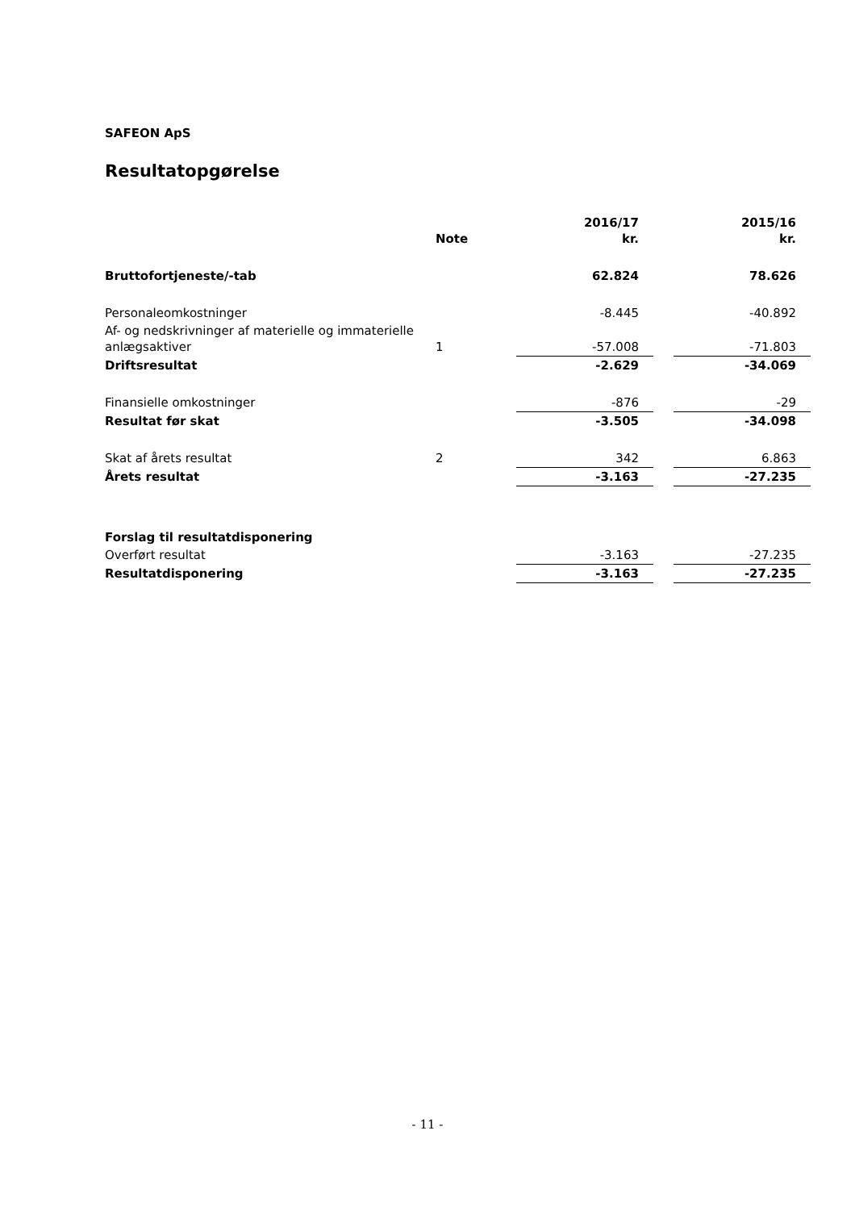SAFEON ApS
Resultatopgørelse
| | Note | 2016/17 kr. | | 2015/16 kr. |
| --- | --- | --- | --- | --- |
| Bruttofortjeneste/-tab | | 62.824 | | 78.626 |
| Personaleomkostninger | | -8.445 | | -40.892 |
| Af- og nedskrivninger af materielle og immaterielle anlægsaktiver | 1 | -57.008 | | -71.803 |
| Driftsresultat | | -2.629 | | -34.069 |
| Finansielle omkostninger | | -876 | | -29 |
| Resultat før skat | | -3.505 | | -34.098 |
| Skat af årets resultat | 2 | 342 | | 6.863 |
| Årets resultat | | -3.163 | | -27.235 |
| Forslag til resultatdisponering | | | | |
| Overført resultat | | -3.163 | | -27.235 |
| Resultatdisponering | | -3.163 | | -27.235 |
- 11 -